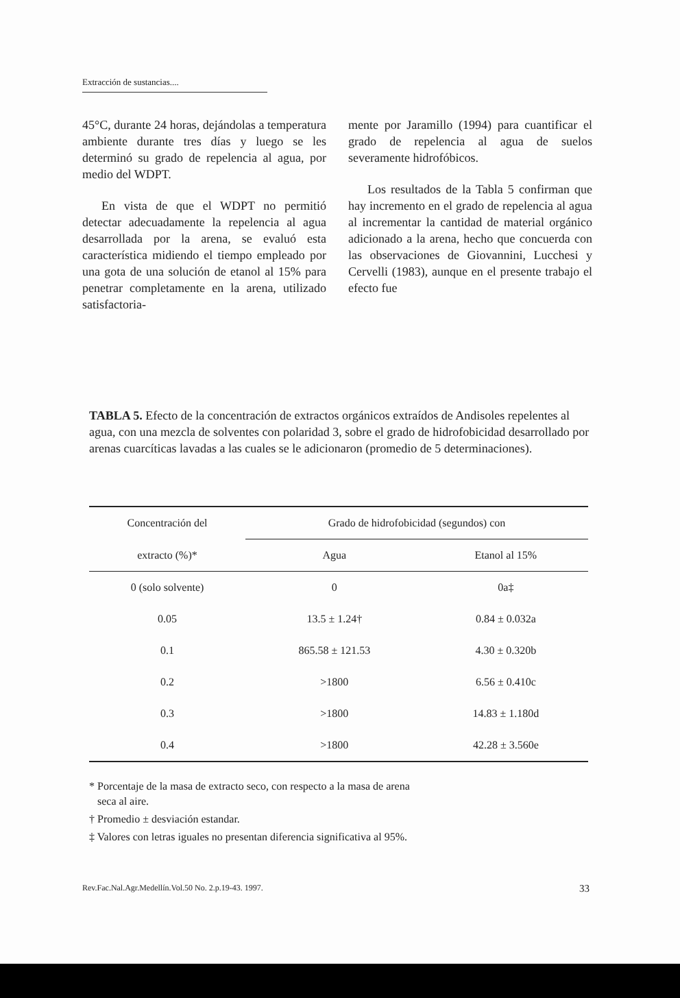Extracción de sustancias....
45°C, durante 24 horas, dejándolas a temperatura ambiente durante tres días y luego se les determinó su grado de repelencia al agua, por medio del WDPT.
En vista de que el WDPT no permitió detectar adecuadamente la repelencia al agua desarrollada por la arena, se evaluó esta característica midiendo el tiempo empleado por una gota de una solución de etanol al 15% para penetrar completamente en la arena, utilizado satisfactoria-
mente por Jaramillo (1994) para cuantificar el grado de repelencia al agua de suelos severamente hidrofóbicos.
Los resultados de la Tabla 5 confirman que hay incremento en el grado de repelencia al agua al incrementar la cantidad de material orgánico adicionado a la arena, hecho que concuerda con las observaciones de Giovannini, Lucchesi y Cervelli (1983), aunque en el presente trabajo el efecto fue
TABLA 5. Efecto de la concentración de extractos orgánicos extraídos de Andisoles repelentes al agua, con una mezcla de solventes con polaridad 3, sobre el grado de hidrofobicidad desarrollado por arenas cuarcíticas lavadas a las cuales se le adicionaron (promedio de 5 determinaciones).
| Concentración del | Grado de hidrofobicidad (segundos) con | |
| --- | --- | --- |
| extracto (%)* | Agua | Etanol al 15% |
| 0 (solo solvente) | 0 | 0a‡ |
| 0.05 | 13.5 ± 1.24† | 0.84 ± 0.032a |
| 0.1 | 865.58 ± 121.53 | 4.30 ± 0.320b |
| 0.2 | >1800 | 6.56 ± 0.410c |
| 0.3 | >1800 | 14.83 ± 1.180d |
| 0.4 | >1800 | 42.28 ± 3.560e |
* Porcentaje de la masa de extracto seco, con respecto a la masa de arena
seca al aire.
† Promedio ± desviación estandar.
‡ Valores con letras iguales no presentan diferencia significativa al 95%.
Rev.Fac.Nal.Agr.Medellín.Vol.50 No. 2.p.19-43. 1997. 33